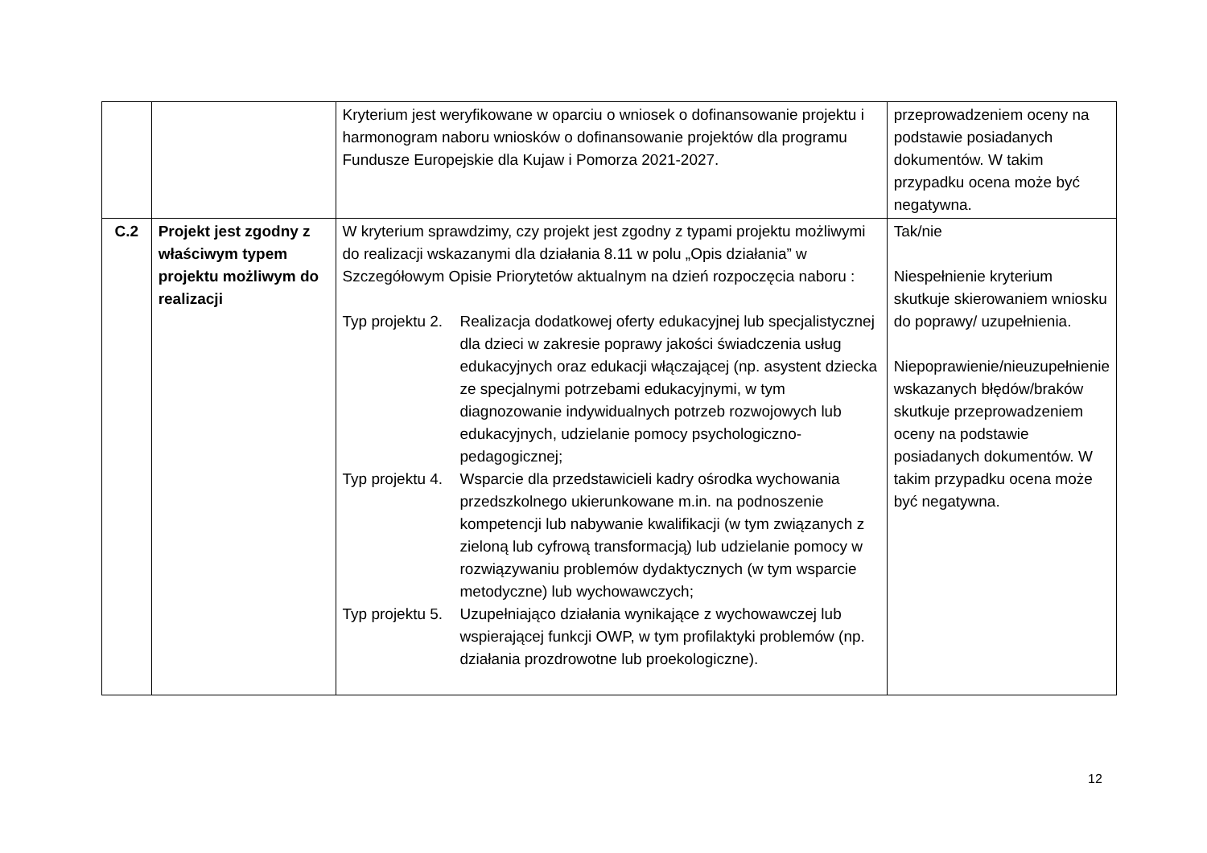| | | Kryterium jest weryfikowane w oparciu o wniosek o dofinansowanie projektu i harmonogram naboru wniosków o dofinansowanie projektów dla programu Fundusze Europejskie dla Kujaw i Pomorza 2021-2027. | przeprowadzeniem oceny na podstawie posiadanych dokumentów. W takim przypadku ocena może być negatywna. |
| C.2 | Projekt jest zgodny z właściwym typem projektu możliwym do realizacji | W kryterium sprawdzimy, czy projekt jest zgodny z typami projektu możliwymi do realizacji wskazanymi dla działania 8.11 w polu „Opis działania” w Szczegółowym Opisie Priorytetów aktualnym na dzień rozpoczęcia naboru : Typ projektu 2. Realizacja dodatkowej oferty edukacyjnej lub specjalistycznej dla dzieci w zakresie poprawy jakości świadczenia usług edukacyjnych oraz edukacji włączającej (np. asystent dziecka ze specjalnymi potrzebami edukacyjnymi, w tym diagnozowanie indywidualnych potrzeb rozwojowych lub edukacyjnych, udzielanie pomocy psychologiczno-pedagogicznej; Typ projektu 4. Wsparcie dla przedstawicieli kadry ośrodka wychowania przedszkolnego ukierunkowane m.in. na podnoszenie kompetencji lub nabywanie kwalifikacji (w tym związanych z zieloną lub cyfrową transformacją) lub udzielanie pomocy w rozwiązywaniu problemów dydaktycznych (w tym wsparcie metodyczne) lub wychowawczych; Typ projektu 5. Uzupełniająco działania wynikające z wychowawczej lub wspierającej funkcji OWP, w tym profilaktyki problemów (np. działania prozdrowotne lub proekologiczne). | Tak/nie Niespełnienie kryterium skutkuje skierowaniem wniosku do poprawy/ uzupełnienia. Niepoprawienie/nieuzupełnienie wskazanych błędów/braków skutkuje przeprowadzeniem oceny na podstawie posiadanych dokumentów. W takim przypadku ocena może być negatywna. |
12